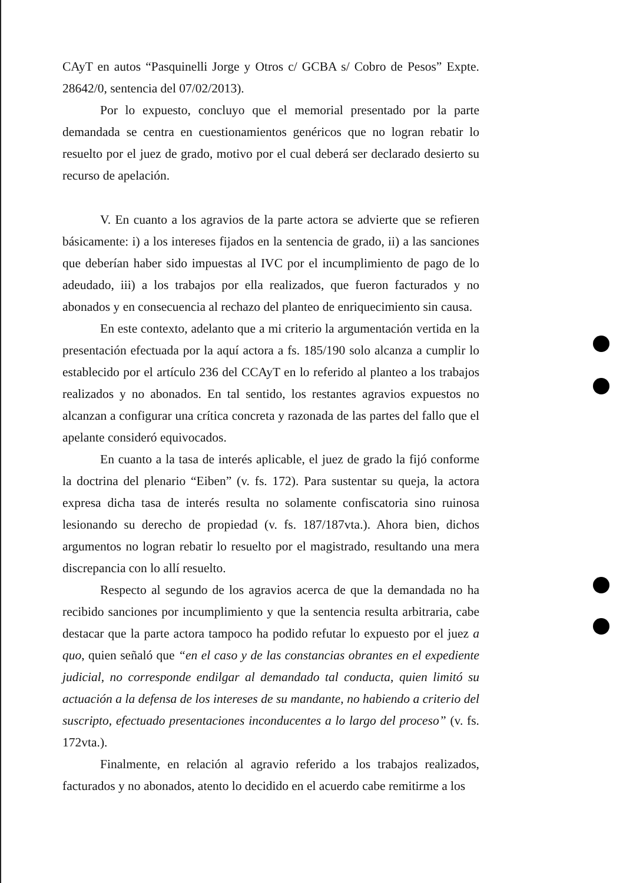CAyT en autos “Pasquinelli Jorge y Otros c/ GCBA s/ Cobro de Pesos” Expte. 28642/0, sentencia del 07/02/2013).
Por lo expuesto, concluyo que el memorial presentado por la parte demandada se centra en cuestionamientos genéricos que no logran rebatir lo resuelto por el juez de grado, motivo por el cual deberá ser declarado desierto su recurso de apelación.
V. En cuanto a los agravios de la parte actora se advierte que se refieren básicamente: i) a los intereses fijados en la sentencia de grado, ii) a las sanciones que deberían haber sido impuestas al IVC por el incumplimiento de pago de lo adeudado, iii) a los trabajos por ella realizados, que fueron facturados y no abonados y en consecuencia al rechazo del planteo de enriquecimiento sin causa.
En este contexto, adelanto que a mi criterio la argumentación vertida en la presentación efectuada por la aquí actora a fs. 185/190 solo alcanza a cumplir lo establecido por el artículo 236 del CCAyT en lo referido al planteo a los trabajos realizados y no abonados. En tal sentido, los restantes agravios expuestos no alcanzan a configurar una crítica concreta y razonada de las partes del fallo que el apelante consideró equivocados.
En cuanto a la tasa de interés aplicable, el juez de grado la fijó conforme la doctrina del plenario “Eiben” (v. fs. 172). Para sustentar su queja, la actora expresa dicha tasa de interés resulta no solamente confiscatoria sino ruinosa lesionando su derecho de propiedad (v. fs. 187/187vta.). Ahora bien, dichos argumentos no logran rebatir lo resuelto por el magistrado, resultando una mera discrepancia con lo allí resuelto.
Respecto al segundo de los agravios acerca de que la demandada no ha recibido sanciones por incumplimiento y que la sentencia resulta arbitraria, cabe destacar que la parte actora tampoco ha podido refutar lo expuesto por el juez a quo, quien señaló que “en el caso y de las constancias obrantes en el expediente judicial, no corresponde endilgar al demandado tal conducta, quien limitó su actuación a la defensa de los intereses de su mandante, no habiendo a criterio del suscripto, efectuado presentaciones inconducentes a lo largo del proceso” (v. fs. 172vta.).
Finalmente, en relación al agravio referido a los trabajos realizados, facturados y no abonados, atento lo decidido en el acuerdo cabe remitirme a los